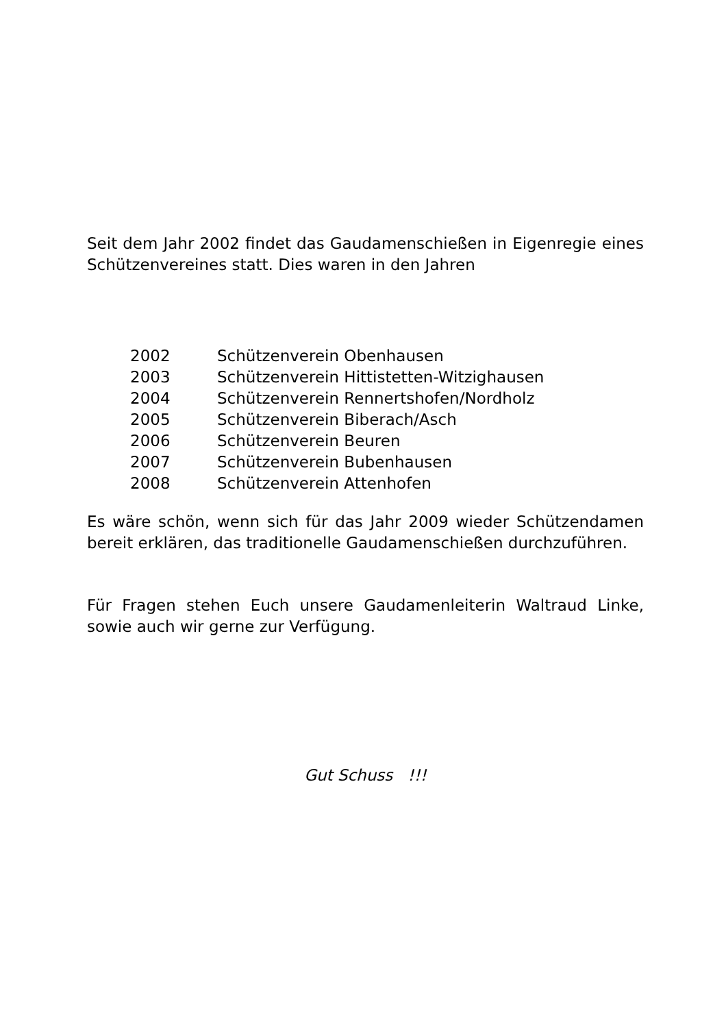Seit dem Jahr 2002 findet das Gaudamenschießen in Eigenregie eines Schützenvereines statt. Dies waren in den Jahren
2002 Schützenverein Obenhausen
2003 Schützenverein Hittistetten-Witzighausen
2004 Schützenverein Rennertshofen/Nordholz
2005 Schützenverein Biberach/Asch
2006 Schützenverein Beuren
2007 Schützenverein Bubenhausen
2008 Schützenverein Attenhofen
Es wäre schön, wenn sich für das Jahr 2009 wieder Schützendamen bereit erklären, das traditionelle Gaudamenschießen durchzuführen.
Für Fragen stehen Euch unsere Gaudamenleiterin Waltraud Linke, sowie auch wir gerne zur Verfügung.
Gut Schuss !!!